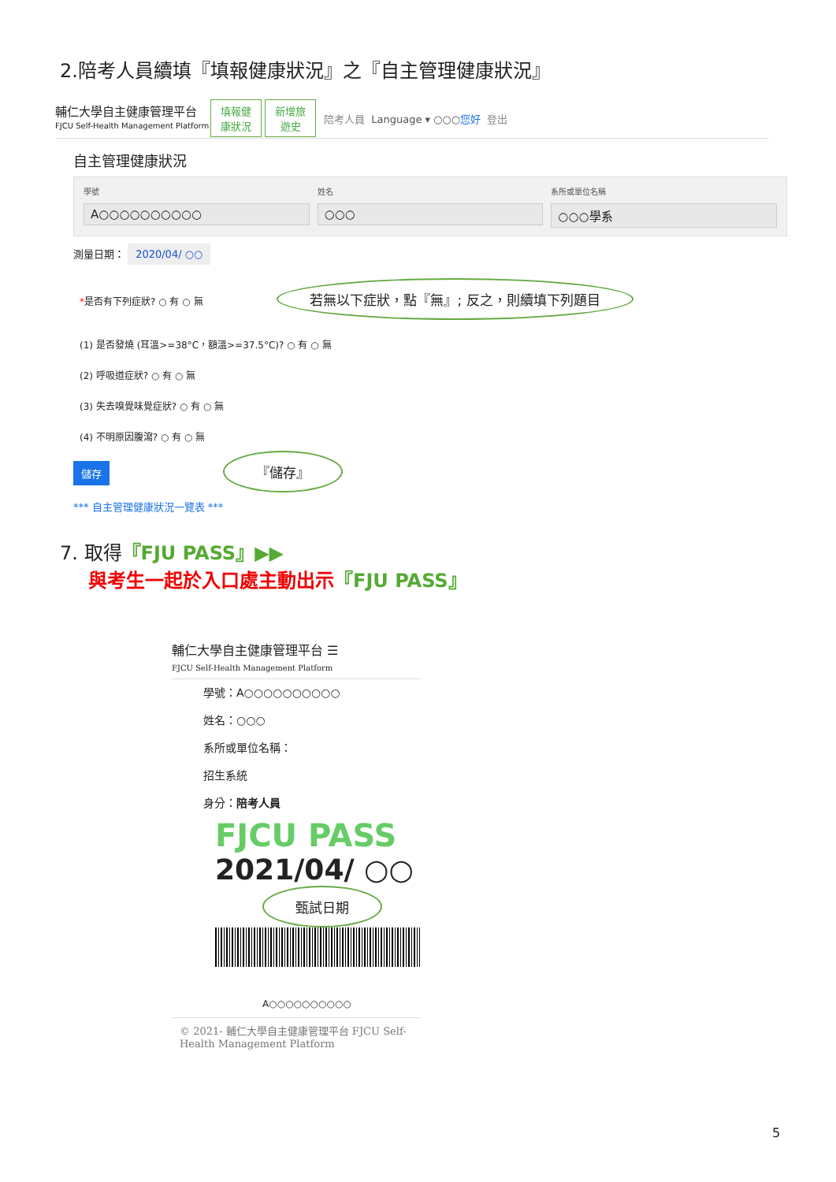2.陪考人員續填『填報健康狀況』之『自主管理健康狀況』
輔仁大學自主健康管理平台
FJCU Self-Health Management Platform 填報健
康狀況 新增旅
遊史 陪考人員 Language ▾ ○○○您好 登出
自主管理健康狀況
學號
A○○○○○○○○○○
姓名
○○○
系所或單位名稱
○○○學系
測量日期： 2020/04/ ○○
*是否有下列症狀? ○ 有 ○ 無 若無以下症狀，點『無』; 反之，則續填下列題目
(1) 是否發燒 (耳溫>=38°C，額溫>=37.5°C)? ○ 有 ○ 無
(2) 呼吸道症狀? ○ 有 ○ 無
(3) 失去嗅覺味覺症狀? ○ 有 ○ 無
(4) 不明原因腹瀉? ○ 有 ○ 無
儲存 『儲存』
*** 自主管理健康狀況一覽表 ***
7. 取得『FJU PASS』▶▶
與考生一起於入口處主動出示『FJU PASS』
輔仁大學自主健康管理平台 ☰
FJCU Self-Health Management Platform
學號：A○○○○○○○○○○
姓名：○○○
系所或單位名稱：
招生系統
身分：陪考人員
FJCU PASS
2021/04/ ○○ 甄試日期
A○○○○○○○○○○
© 2021- 輔仁大學自主健康管理平台 FJCU Self-Health Management Platform
5